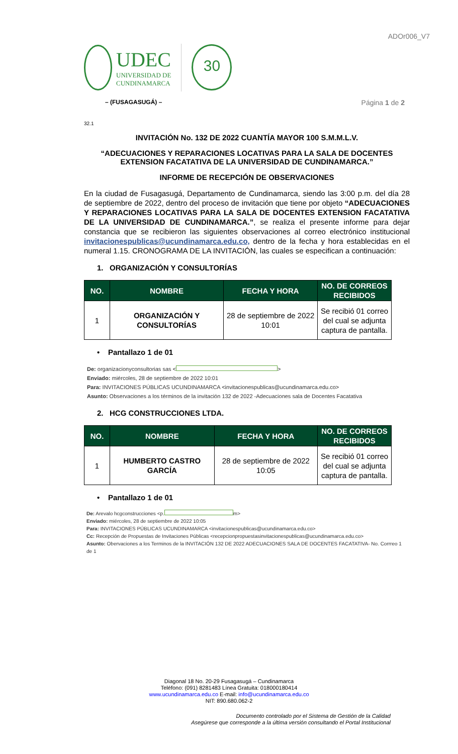ADOr006_V7
UDEC
UNIVERSIDAD DE
CUNDINAMARCA
30
– (FUSAGASUGÁ) – Página 1 de 2
32.1
INVITACIÓN No. 132 DE 2022 CUANTÍA MAYOR 100 S.M.M.L.V.
“ADECUACIONES Y REPARACIONES LOCATIVAS PARA LA SALA DE DOCENTES EXTENSION FACATATIVA DE LA UNIVERSIDAD DE CUNDINAMARCA.”
INFORME DE RECEPCIÓN DE OBSERVACIONES
En la ciudad de Fusagasugá, Departamento de Cundinamarca, siendo las 3:00 p.m. del día 28 de septiembre de 2022, dentro del proceso de invitación que tiene por objeto “ADECUACIONES Y REPARACIONES LOCATIVAS PARA LA SALA DE DOCENTES EXTENSION FACATATIVA DE LA UNIVERSIDAD DE CUNDINAMARCA.”, se realiza el presente informe para dejar constancia que se recibieron las siguientes observaciones al correo electrónico institucional invitacionespublicas@ucundinamarca.edu.co, dentro de la fecha y hora establecidas en el numeral 1.15. CRONOGRAMA DE LA INVITACIÓN, las cuales se especifican a continuación:
1. ORGANIZACIÓN Y CONSULTORÍAS
| NO. | NOMBRE | FECHA Y HORA | NO. DE CORREOS RECIBIDOS |
| --- | --- | --- | --- |
| 1 | ORGANIZACIÓN Y CONSULTORÍAS | 28 de septiembre de 2022 10:01 | Se recibió 01 correo del cual se adjunta captura de pantalla. |
• Pantallazo 1 de 01
De: organizacionyconsultorias sas < >
Enviado: miércoles, 28 de septiembre de 2022 10:01
Para: INVITACIONES PÚBLICAS UCUNDINAMARCA <invitacionespublicas@ucundinamarca.edu.co>
Asunto: Observaciones a los términos de la invitación 132 de 2022 -Adecuaciones sala de Docentes Facatativa
2. HCG CONSTRUCCIONES LTDA.
| NO. | NOMBRE | FECHA Y HORA | NO. DE CORREOS RECIBIDOS |
| --- | --- | --- | --- |
| 1 | HUMBERTO CASTRO GARCÍA | 28 de septiembre de 2022 10:05 | Se recibió 01 correo del cual se adjunta captura de pantalla. |
• Pantallazo 1 de 01
De: Arevalo hcgconstrucciones <p. m>
Enviado: miércoles, 28 de septiembre de 2022 10:05
Para: INVITACIONES PÚBLICAS UCUNDINAMARCA <invitacionespublicas@ucundinamarca.edu.co>
Cc: Recepción de Propuestas de Invitaciones Públicas <recepcionpropuestasinvitacionespublicas@ucundinamarca.edu.co>
Asunto: Obervaciones a los Terminos de la INVITACIÓN 132 DE 2022 ADECUACIONES SALA DE DOCENTES FACATATIVA- No. Corrreo 1 de 1
Diagonal 18 No. 20-29 Fusagasugá – Cundinamarca
Teléfono: (091) 8281483 Línea Gratuita: 018000180414
www.ucundinamarca.edu.co E-mail: info@ucundinamarca.edu.co
NIT: 890.680.062-2
Documento controlado por el Sistema de Gestión de la Calidad
Asegúrese que corresponde a la última versión consultando el Portal Institucional